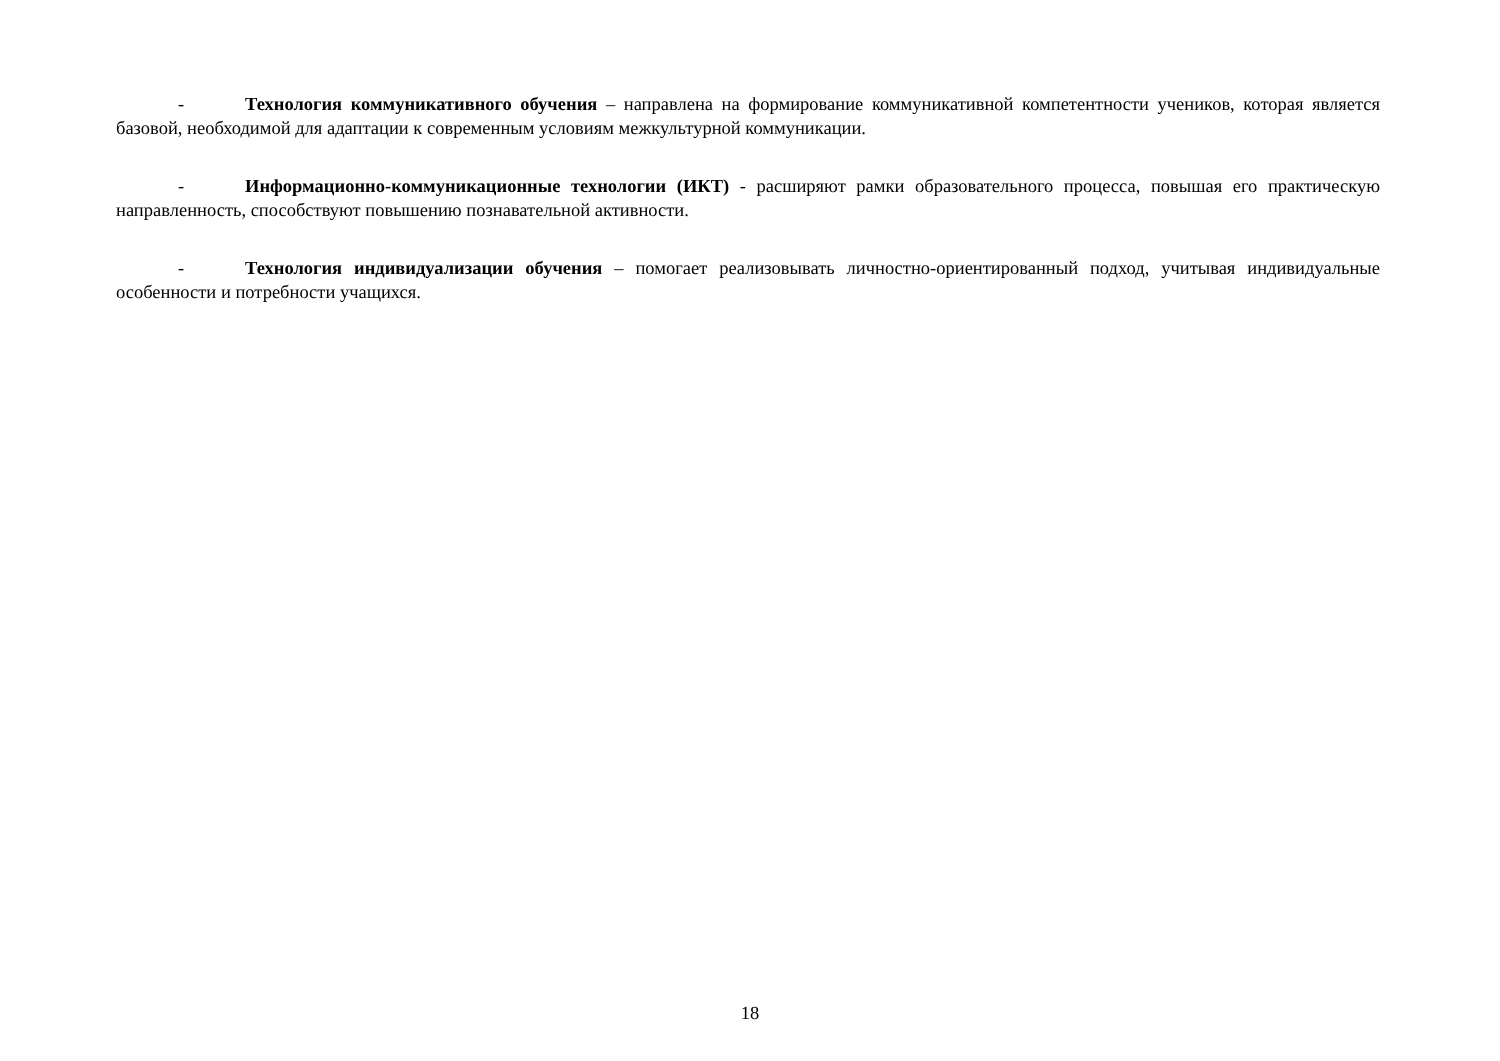- Технология коммуникативного обучения – направлена на формирование коммуникативной компетентности учеников, которая является базовой, необходимой для адаптации к современным условиям межкультурной коммуникации.
- Информационно-коммуникационные технологии (ИКТ) - расширяют рамки образовательного процесса, повышая его практическую направленность, способствуют повышению познавательной активности.
- Технология индивидуализации обучения – помогает реализовывать личностно-ориентированный подход, учитывая индивидуальные особенности и потребности учащихся.
18